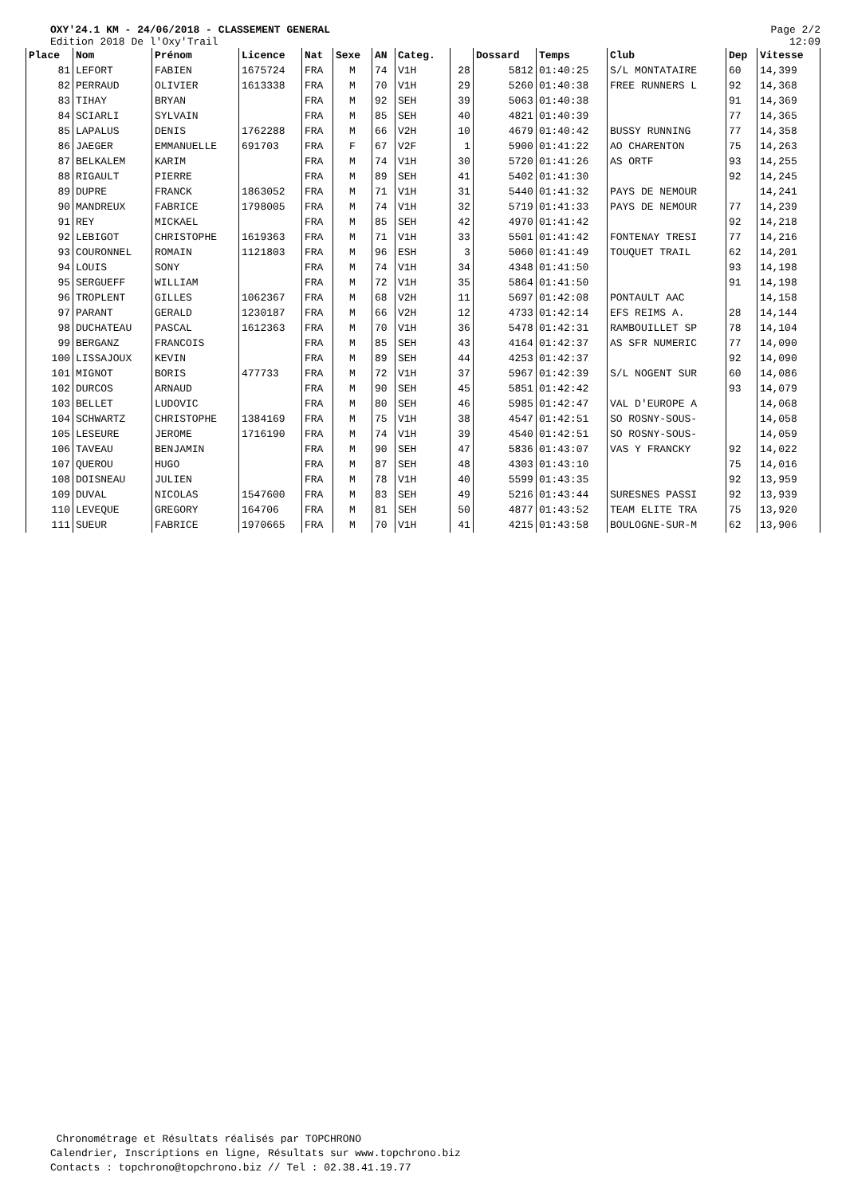OXY'24.1 KM - 24/06/2018 - CLASSEMENT GENERAL
Edition 2018 De l'Oxy'Trail
Page 2/2
12:09
| Place | Nom | Prénom | Licence | Nat | Sexe | AN | Categ. | | Dossard | Temps | Club | Dep | Vitesse |
| --- | --- | --- | --- | --- | --- | --- | --- | --- | --- | --- | --- | --- | --- |
| 81 | LEFORT | FABIEN | 1675724 | FRA | M | 74 | V1H | 28 | 5812 | 01:40:25 | S/L MONTATAIRE | 60 | 14,399 |
| 82 | PERRAUD | OLIVIER | 1613338 | FRA | M | 70 | V1H | 29 | 5260 | 01:40:38 | FREE RUNNERS L | 92 | 14,368 |
| 83 | TIHAY | BRYAN | | FRA | M | 92 | SEH | 39 | 5063 | 01:40:38 | | 91 | 14,369 |
| 84 | SCIARLI | SYLVAIN | | FRA | M | 85 | SEH | 40 | 4821 | 01:40:39 | | 77 | 14,365 |
| 85 | LAPALUS | DENIS | 1762288 | FRA | M | 66 | V2H | 10 | 4679 | 01:40:42 | BUSSY RUNNING | 77 | 14,358 |
| 86 | JAEGER | EMMANUELLE | 691703 | FRA | F | 67 | V2F | 1 | 5900 | 01:41:22 | AO CHARENTON | 75 | 14,263 |
| 87 | BELKALEM | KARIM | | FRA | M | 74 | V1H | 30 | 5720 | 01:41:26 | AS ORTF | 93 | 14,255 |
| 88 | RIGAULT | PIERRE | | FRA | M | 89 | SEH | 41 | 5402 | 01:41:30 | | 92 | 14,245 |
| 89 | DUPRE | FRANCK | 1863052 | FRA | M | 71 | V1H | 31 | 5440 | 01:41:32 | PAYS DE NEMOUR | | 14,241 |
| 90 | MANDREUX | FABRICE | 1798005 | FRA | M | 74 | V1H | 32 | 5719 | 01:41:33 | PAYS DE NEMOUR | 77 | 14,239 |
| 91 | REY | MICKAEL | | FRA | M | 85 | SEH | 42 | 4970 | 01:41:42 | | 92 | 14,218 |
| 92 | LEBIGOT | CHRISTOPHE | 1619363 | FRA | M | 71 | V1H | 33 | 5501 | 01:41:42 | FONTENAY TRESI | 77 | 14,216 |
| 93 | COURONNEL | ROMAIN | 1121803 | FRA | M | 96 | ESH | 3 | 5060 | 01:41:49 | TOUQUET TRAIL | 62 | 14,201 |
| 94 | LOUIS | SONY | | FRA | M | 74 | V1H | 34 | 4348 | 01:41:50 | | 93 | 14,198 |
| 95 | SERGUEFF | WILLIAM | | FRA | M | 72 | V1H | 35 | 5864 | 01:41:50 | | 91 | 14,198 |
| 96 | TROPLENT | GILLES | 1062367 | FRA | M | 68 | V2H | 11 | 5697 | 01:42:08 | PONTAULT AAC | | 14,158 |
| 97 | PARANT | GERALD | 1230187 | FRA | M | 66 | V2H | 12 | 4733 | 01:42:14 | EFS REIMS A. | 28 | 14,144 |
| 98 | DUCHATEAU | PASCAL | 1612363 | FRA | M | 70 | V1H | 36 | 5478 | 01:42:31 | RAMBOUILLET SP | 78 | 14,104 |
| 99 | BERGANZ | FRANCOIS | | FRA | M | 85 | SEH | 43 | 4164 | 01:42:37 | AS SFR NUMERIC | 77 | 14,090 |
| 100 | LISSAJOUX | KEVIN | | FRA | M | 89 | SEH | 44 | 4253 | 01:42:37 | | 92 | 14,090 |
| 101 | MIGNOT | BORIS | 477733 | FRA | M | 72 | V1H | 37 | 5967 | 01:42:39 | S/L NOGENT SUR | 60 | 14,086 |
| 102 | DURCOS | ARNAUD | | FRA | M | 90 | SEH | 45 | 5851 | 01:42:42 | | 93 | 14,079 |
| 103 | BELLET | LUDOVIC | | FRA | M | 80 | SEH | 46 | 5985 | 01:42:47 | VAL D'EUROPE A | | 14,068 |
| 104 | SCHWARTZ | CHRISTOPHE | 1384169 | FRA | M | 75 | V1H | 38 | 4547 | 01:42:51 | SO ROSNY-SOUS- | | 14,058 |
| 105 | LESEURE | JEROME | 1716190 | FRA | M | 74 | V1H | 39 | 4540 | 01:42:51 | SO ROSNY-SOUS- | | 14,059 |
| 106 | TAVEAU | BENJAMIN | | FRA | M | 90 | SEH | 47 | 5836 | 01:43:07 | VAS Y FRANCKY | 92 | 14,022 |
| 107 | QUEROU | HUGO | | FRA | M | 87 | SEH | 48 | 4303 | 01:43:10 | | 75 | 14,016 |
| 108 | DOISNEAU | JULIEN | | FRA | M | 78 | V1H | 40 | 5599 | 01:43:35 | | 92 | 13,959 |
| 109 | DUVAL | NICOLAS | 1547600 | FRA | M | 83 | SEH | 49 | 5216 | 01:43:44 | SURESNES PASSI | 92 | 13,939 |
| 110 | LEVEQUE | GREGORY | 164706 | FRA | M | 81 | SEH | 50 | 4877 | 01:43:52 | TEAM ELITE TRA | 75 | 13,920 |
| 111 | SUEUR | FABRICE | 1970665 | FRA | M | 70 | V1H | 41 | 4215 | 01:43:58 | BOULOGNE-SUR-M | 62 | 13,906 |
Chronométrage et Résultats réalisés par TOPCHRONO
Calendrier, Inscriptions en ligne, Résultats sur www.topchrono.biz
Contacts : topchrono@topchrono.biz // Tel : 02.38.41.19.77